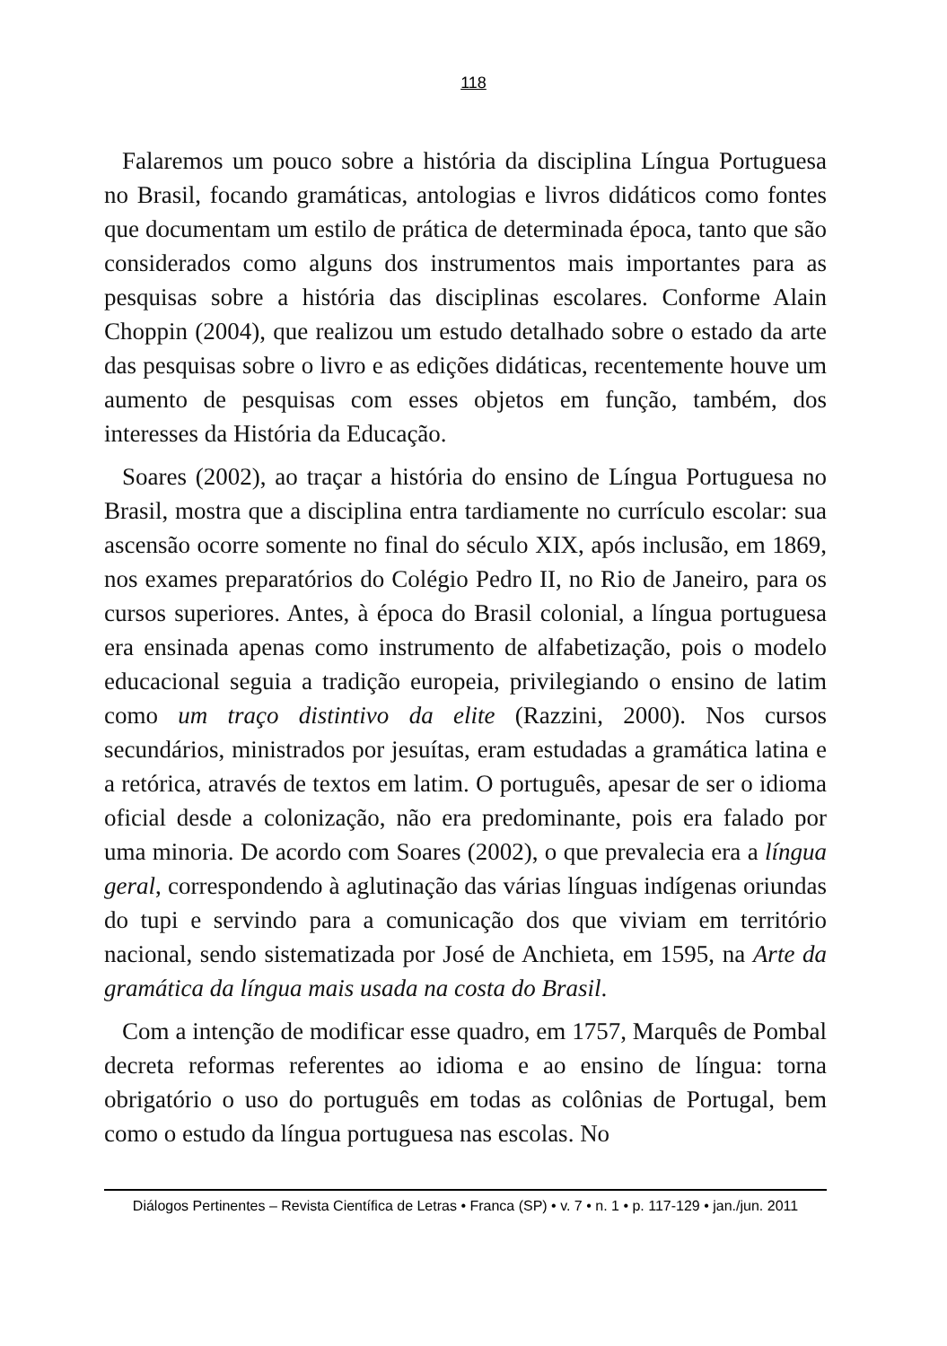118
Falaremos um pouco sobre a história da disciplina Língua Portuguesa no Brasil, focando gramáticas, antologias e livros didáticos como fontes que documentam um estilo de prática de determinada época, tanto que são considerados como alguns dos instrumentos mais importantes para as pesquisas sobre a história das disciplinas escolares. Conforme Alain Choppin (2004), que realizou um estudo detalhado sobre o estado da arte das pesquisas sobre o livro e as edições didáticas, recentemente houve um aumento de pesquisas com esses objetos em função, também, dos interesses da História da Educação.
Soares (2002), ao traçar a história do ensino de Língua Portuguesa no Brasil, mostra que a disciplina entra tardiamente no currículo escolar: sua ascensão ocorre somente no final do século XIX, após inclusão, em 1869, nos exames preparatórios do Colégio Pedro II, no Rio de Janeiro, para os cursos superiores. Antes, à época do Brasil colonial, a língua portuguesa era ensinada apenas como instrumento de alfabetização, pois o modelo educacional seguia a tradição europeia, privilegiando o ensino de latim como um traço distintivo da elite (Razzini, 2000). Nos cursos secundários, ministrados por jesuítas, eram estudadas a gramática latina e a retórica, através de textos em latim. O português, apesar de ser o idioma oficial desde a colonização, não era predominante, pois era falado por uma minoria. De acordo com Soares (2002), o que prevalecia era a língua geral, correspondendo à aglutinação das várias línguas indígenas oriundas do tupi e servindo para a comunicação dos que viviam em território nacional, sendo sistematizada por José de Anchieta, em 1595, na Arte da gramática da língua mais usada na costa do Brasil.
Com a intenção de modificar esse quadro, em 1757, Marquês de Pombal decreta reformas referentes ao idioma e ao ensino de língua: torna obrigatório o uso do português em todas as colônias de Portugal, bem como o estudo da língua portuguesa nas escolas. No
Diálogos Pertinentes – Revista Científica de Letras • Franca (SP) • v. 7 • n. 1 • p. 117-129 • jan./jun. 2011